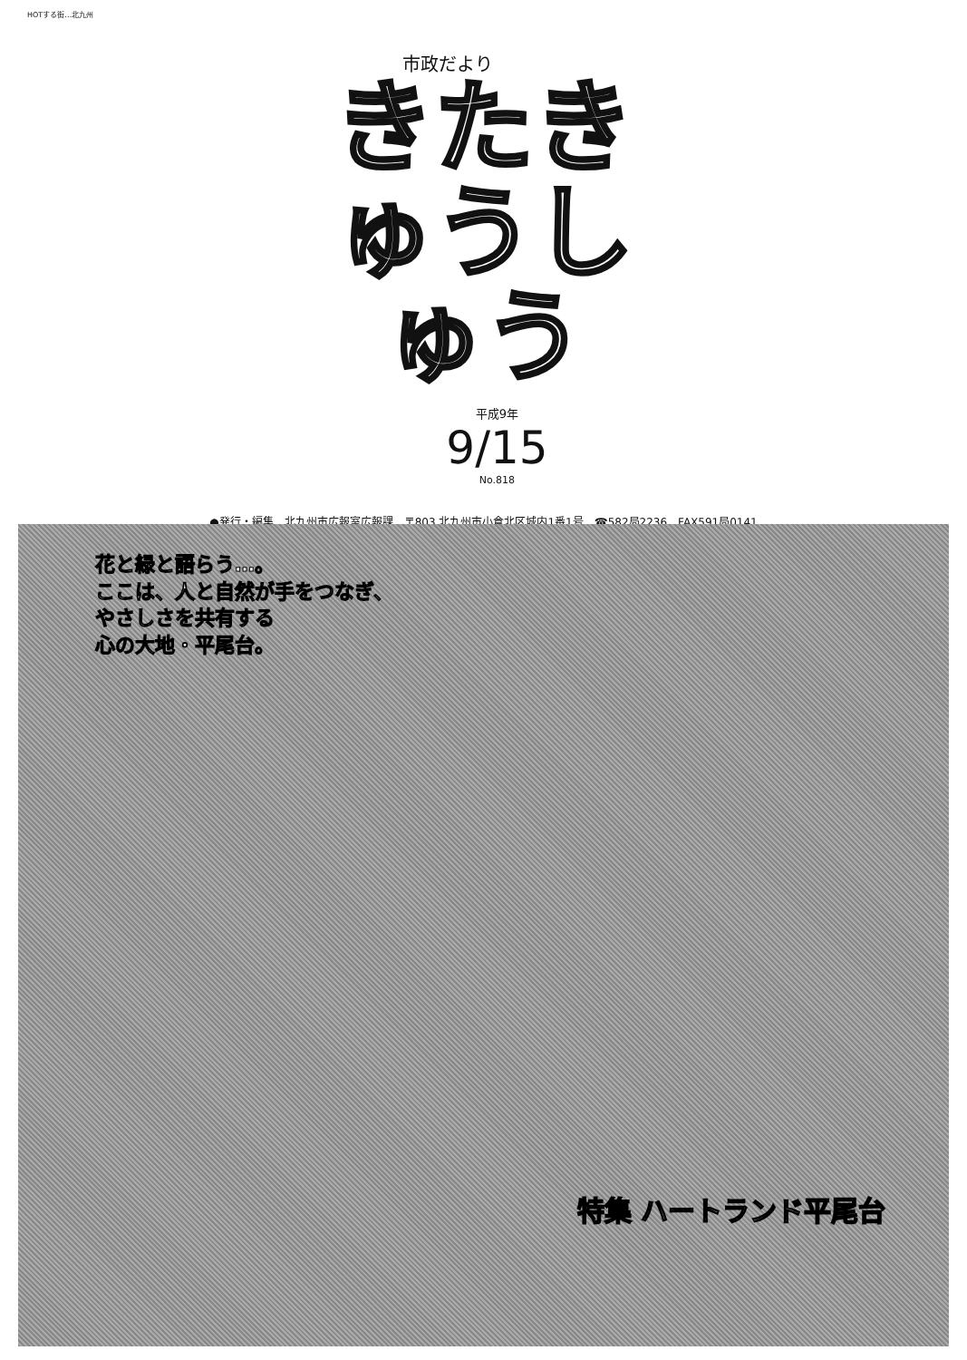HOTする街…北九州
市政だより
きたきゅうしゅう
平成9年
9/15
No.818
●発行・編集　北九州市広報室広報課　〒803 北九州市小倉北区城内1番1号　☎582局2236　FAX591局0141
花と緑と語らう…。
ここは、人と自然が手をつなぎ、
やさしさを共有する
心の大地・平尾台。
特集 ハートランド平尾台